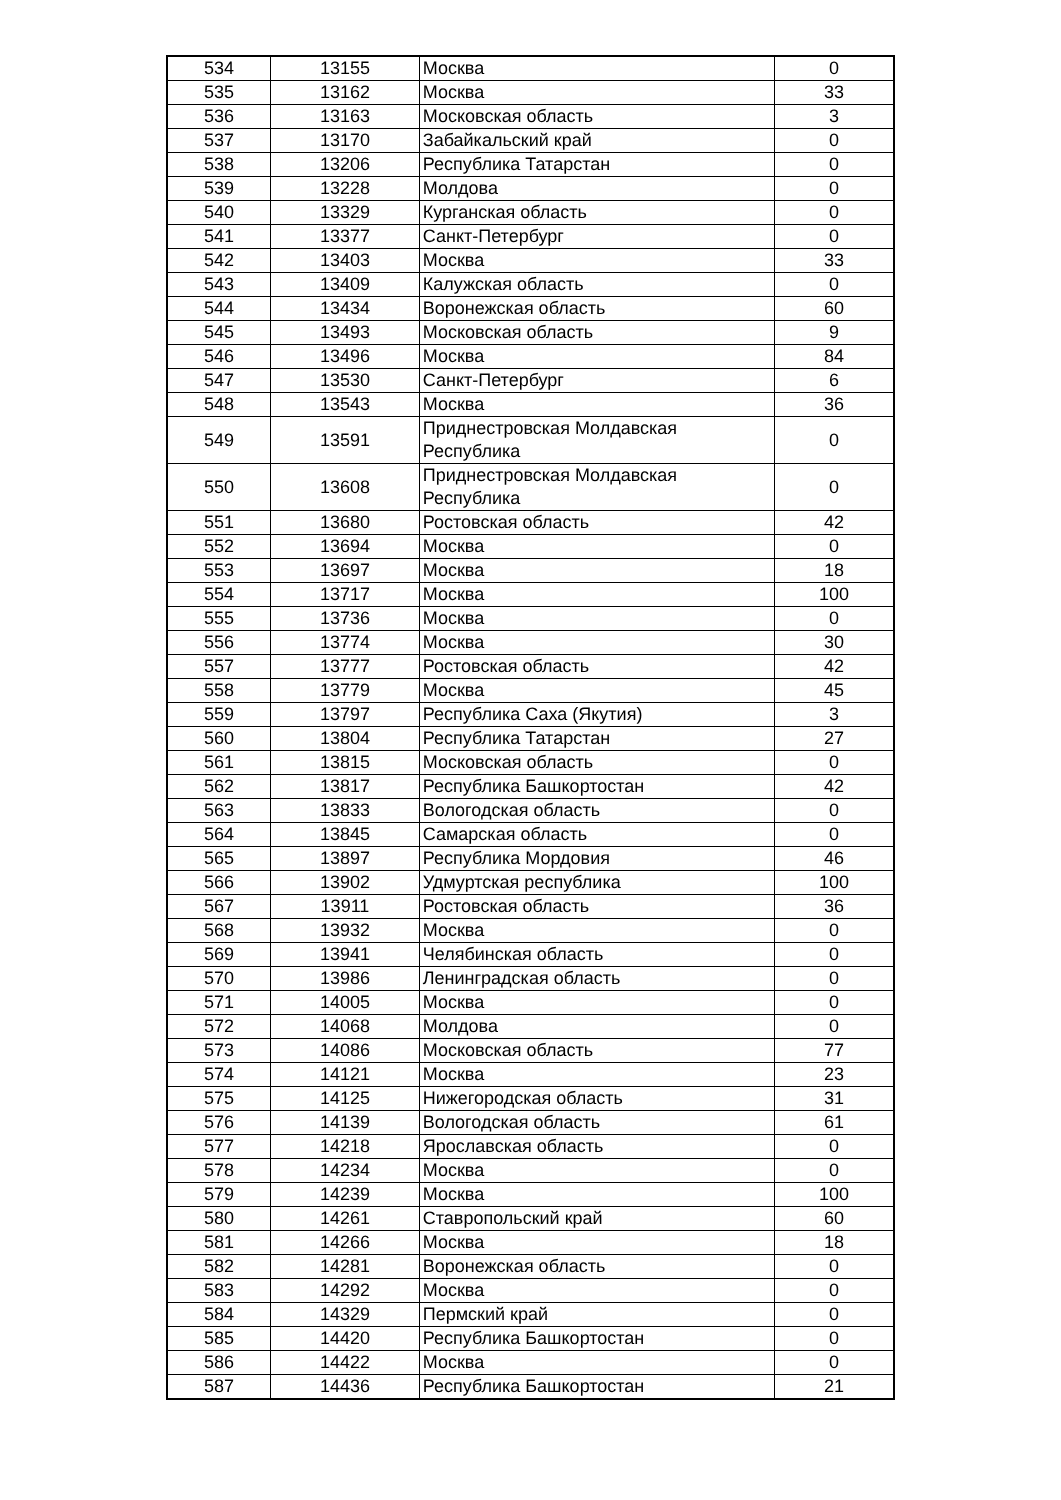| 534 | 13155 | Москва | 0 |
| 535 | 13162 | Москва | 33 |
| 536 | 13163 | Московская область | 3 |
| 537 | 13170 | Забайкальский край | 0 |
| 538 | 13206 | Республика Татарстан | 0 |
| 539 | 13228 | Молдова | 0 |
| 540 | 13329 | Курганская область | 0 |
| 541 | 13377 | Санкт-Петербург | 0 |
| 542 | 13403 | Москва | 33 |
| 543 | 13409 | Калужская область | 0 |
| 544 | 13434 | Воронежская область | 60 |
| 545 | 13493 | Московская область | 9 |
| 546 | 13496 | Москва | 84 |
| 547 | 13530 | Санкт-Петербург | 6 |
| 548 | 13543 | Москва | 36 |
| 549 | 13591 | Приднестровская Молдавская Республика | 0 |
| 550 | 13608 | Приднестровская Молдавская Республика | 0 |
| 551 | 13680 | Ростовская область | 42 |
| 552 | 13694 | Москва | 0 |
| 553 | 13697 | Москва | 18 |
| 554 | 13717 | Москва | 100 |
| 555 | 13736 | Москва | 0 |
| 556 | 13774 | Москва | 30 |
| 557 | 13777 | Ростовская область | 42 |
| 558 | 13779 | Москва | 45 |
| 559 | 13797 | Республика Саха (Якутия) | 3 |
| 560 | 13804 | Республика Татарстан | 27 |
| 561 | 13815 | Московская область | 0 |
| 562 | 13817 | Республика Башкортостан | 42 |
| 563 | 13833 | Вологодская область | 0 |
| 564 | 13845 | Самарская область | 0 |
| 565 | 13897 | Республика Мордовия | 46 |
| 566 | 13902 | Удмуртская республика | 100 |
| 567 | 13911 | Ростовская область | 36 |
| 568 | 13932 | Москва | 0 |
| 569 | 13941 | Челябинская область | 0 |
| 570 | 13986 | Ленинградская область | 0 |
| 571 | 14005 | Москва | 0 |
| 572 | 14068 | Молдова | 0 |
| 573 | 14086 | Московская область | 77 |
| 574 | 14121 | Москва | 23 |
| 575 | 14125 | Нижегородская область | 31 |
| 576 | 14139 | Вологодская область | 61 |
| 577 | 14218 | Ярославская область | 0 |
| 578 | 14234 | Москва | 0 |
| 579 | 14239 | Москва | 100 |
| 580 | 14261 | Ставропольский край | 60 |
| 581 | 14266 | Москва | 18 |
| 582 | 14281 | Воронежская область | 0 |
| 583 | 14292 | Москва | 0 |
| 584 | 14329 | Пермский край | 0 |
| 585 | 14420 | Республика Башкортостан | 0 |
| 586 | 14422 | Москва | 0 |
| 587 | 14436 | Республика Башкортостан | 21 |